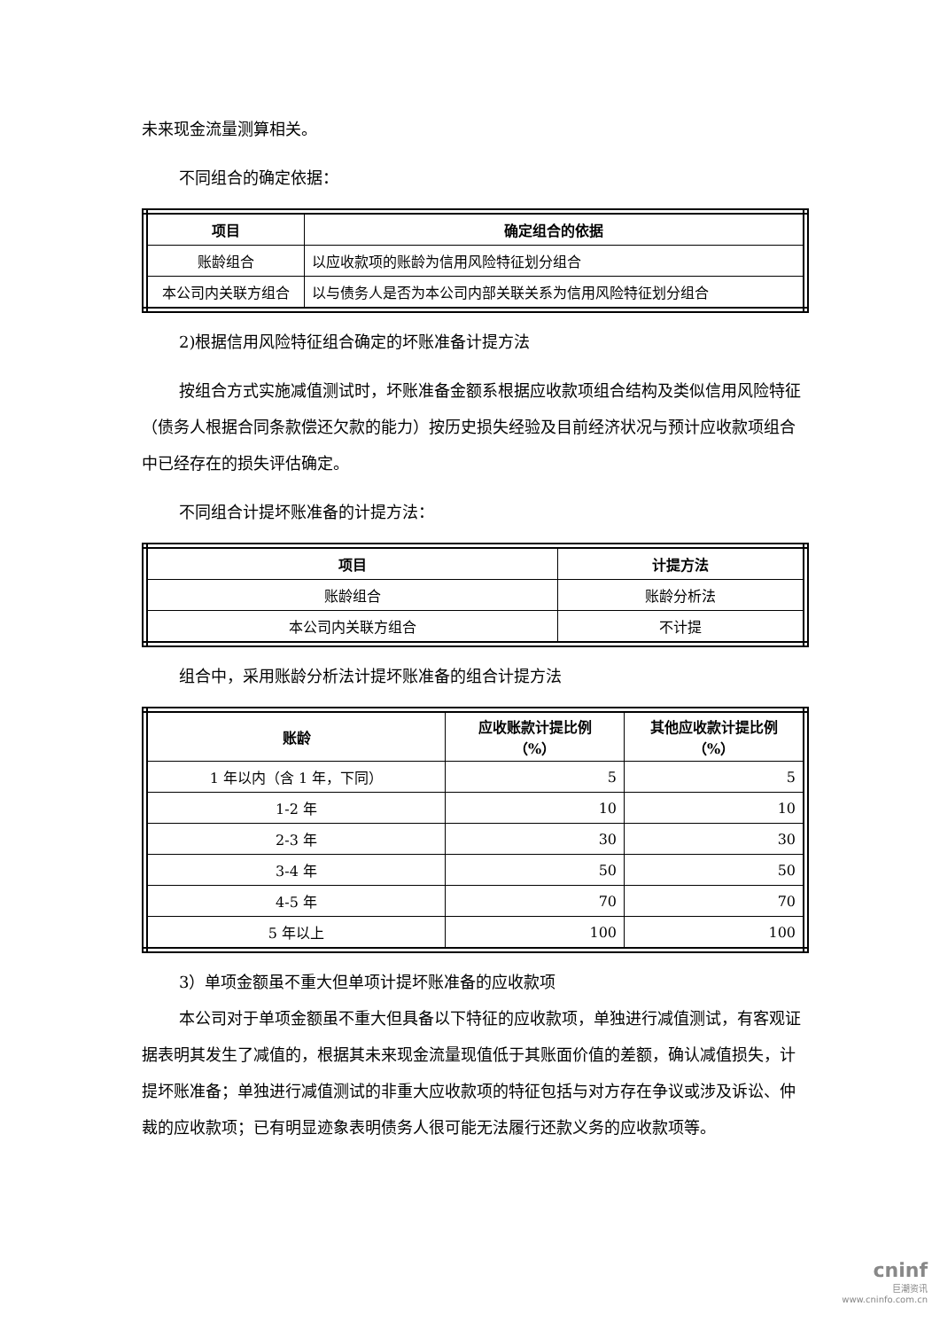未来现金流量测算相关。
不同组合的确定依据：
| 项目 | 确定组合的依据 |
| --- | --- |
| 账龄组合 | 以应收款项的账龄为信用风险特征划分组合 |
| 本公司内关联方组合 | 以与债务人是否为本公司内部关联关系为信用风险特征划分组合 |
2)根据信用风险特征组合确定的坏账准备计提方法
按组合方式实施减值测试时，坏账准备金额系根据应收款项组合结构及类似信用风险特征（债务人根据合同条款偿还欠款的能力）按历史损失经验及目前经济状况与预计应收款项组合中已经存在的损失评估确定。
不同组合计提坏账准备的计提方法：
| 项目 | 计提方法 |
| --- | --- |
| 账龄组合 | 账龄分析法 |
| 本公司内关联方组合 | 不计提 |
组合中，采用账龄分析法计提坏账准备的组合计提方法
| 账龄 | 应收账款计提比例 （%） | 其他应收款计提比例 （%） |
| --- | --- | --- |
| 1 年以内（含 1 年，下同） | 5 | 5 |
| 1-2 年 | 10 | 10 |
| 2-3 年 | 30 | 30 |
| 3-4 年 | 50 | 50 |
| 4-5 年 | 70 | 70 |
| 5 年以上 | 100 | 100 |
3）单项金额虽不重大但单项计提坏账准备的应收款项
本公司对于单项金额虽不重大但具备以下特征的应收款项，单独进行减值测试，有客观证据表明其发生了减值的，根据其未来现金流量现值低于其账面价值的差额，确认减值损失，计提坏账准备；单独进行减值测试的非重大应收款项的特征包括与对方存在争议或涉及诉讼、仲裁的应收款项；已有明显迹象表明债务人很可能无法履行还款义务的应收款项等。
cninf
巨潮资讯
www.cninfo.com.cn